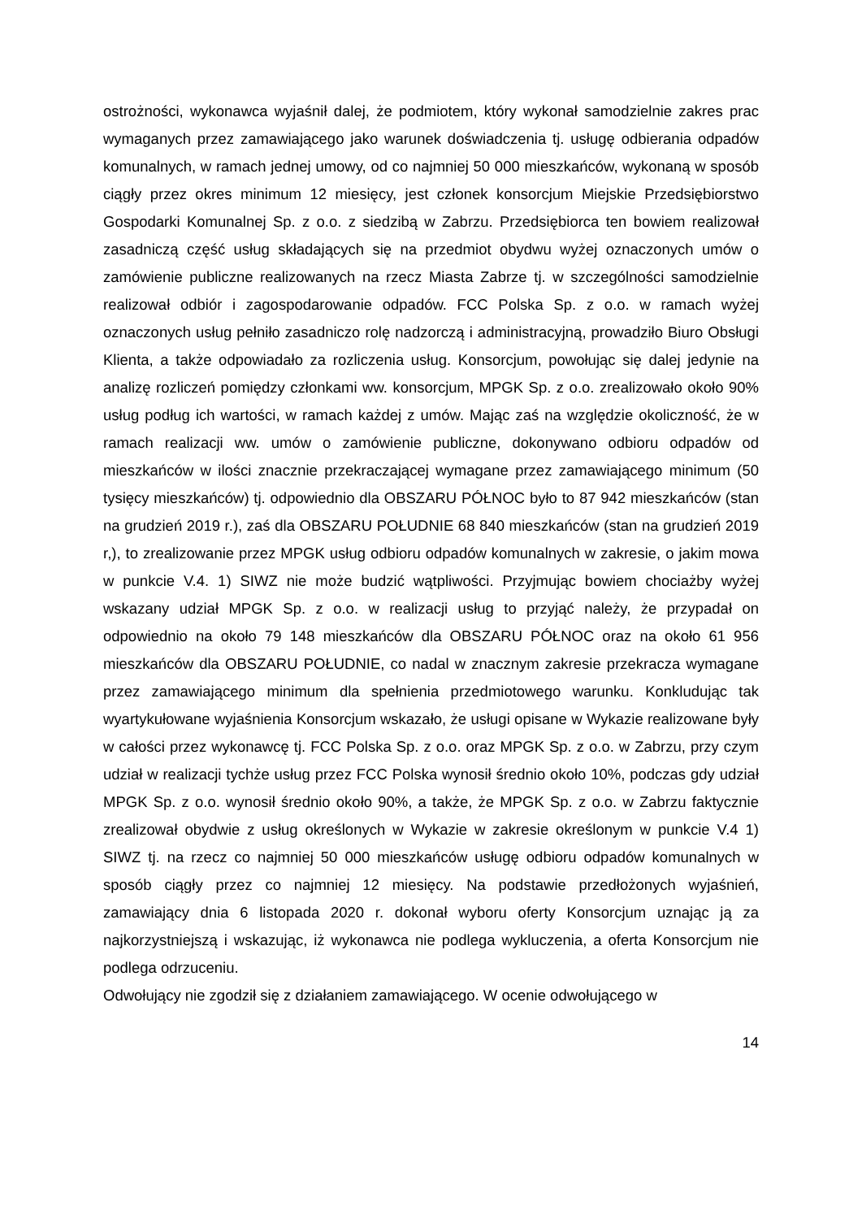ostrożności, wykonawca wyjaśnił dalej, że podmiotem, który wykonał samodzielnie zakres prac wymaganych przez zamawiającego jako warunek doświadczenia tj. usługę odbierania odpadów komunalnych, w ramach jednej umowy, od co najmniej 50 000 mieszkańców, wykonaną w sposób ciągły przez okres minimum 12 miesięcy, jest członek konsorcjum Miejskie Przedsiębiorstwo Gospodarki Komunalnej Sp. z o.o. z siedzibą w Zabrzu. Przedsiębiorca ten bowiem realizował zasadniczą część usług składających się na przedmiot obydwu wyżej oznaczonych umów o zamówienie publiczne realizowanych na rzecz Miasta Zabrze tj. w szczególności samodzielnie realizował odbiór i zagospodarowanie odpadów. FCC Polska Sp. z o.o. w ramach wyżej oznaczonych usług pełniło zasadniczo rolę nadzorczą i administracyjną, prowadziło Biuro Obsługi Klienta, a także odpowiadało za rozliczenia usług. Konsorcjum, powołując się dalej jedynie na analizę rozliczeń pomiędzy członkami ww. konsorcjum, MPGK Sp. z o.o. zrealizowało około 90% usług podług ich wartości, w ramach każdej z umów. Mając zaś na względzie okoliczność, że w ramach realizacji ww. umów o zamówienie publiczne, dokonywano odbioru odpadów od mieszkańców w ilości znacznie przekraczającej wymagane przez zamawiającego minimum (50 tysięcy mieszkańców) tj. odpowiednio dla OBSZARU PÓŁNOC było to 87 942 mieszkańców (stan na grudzień 2019 r.), zaś dla OBSZARU POŁUDNIE 68 840 mieszkańców (stan na grudzień 2019 r,), to zrealizowanie przez MPGK usług odbioru odpadów komunalnych w zakresie, o jakim mowa w punkcie V.4. 1) SIWZ nie może budzić wątpliwości. Przyjmując bowiem chociażby wyżej wskazany udział MPGK Sp. z o.o. w realizacji usług to przyjąć należy, że przypadał on odpowiednio na około 79 148 mieszkańców dla OBSZARU PÓŁNOC oraz na około 61 956 mieszkańców dla OBSZARU POŁUDNIE, co nadal w znacznym zakresie przekracza wymagane przez zamawiającego minimum dla spełnienia przedmiotowego warunku. Konkludując tak wyartykułowane wyjaśnienia Konsorcjum wskazało, że usługi opisane w Wykazie realizowane były w całości przez wykonawcę tj. FCC Polska Sp. z o.o. oraz MPGK Sp. z o.o. w Zabrzu, przy czym udział w realizacji tychże usług przez FCC Polska wynosił średnio około 10%, podczas gdy udział MPGK Sp. z o.o. wynosił średnio około 90%, a także, że MPGK Sp. z o.o. w Zabrzu faktycznie zrealizował obydwie z usług określonych w Wykazie w zakresie określonym w punkcie V.4 1) SIWZ tj. na rzecz co najmniej 50 000 mieszkańców usługę odbioru odpadów komunalnych w sposób ciągły przez co najmniej 12 miesięcy. Na podstawie przedłożonych wyjaśnień, zamawiający dnia 6 listopada 2020 r. dokonał wyboru oferty Konsorcjum uznając ją za najkorzystniejszą i wskazując, iż wykonawca nie podlega wykluczenia, a oferta Konsorcjum nie podlega odrzuceniu.
Odwołujący nie zgodził się z działaniem zamawiającego. W ocenie odwołującego w
14